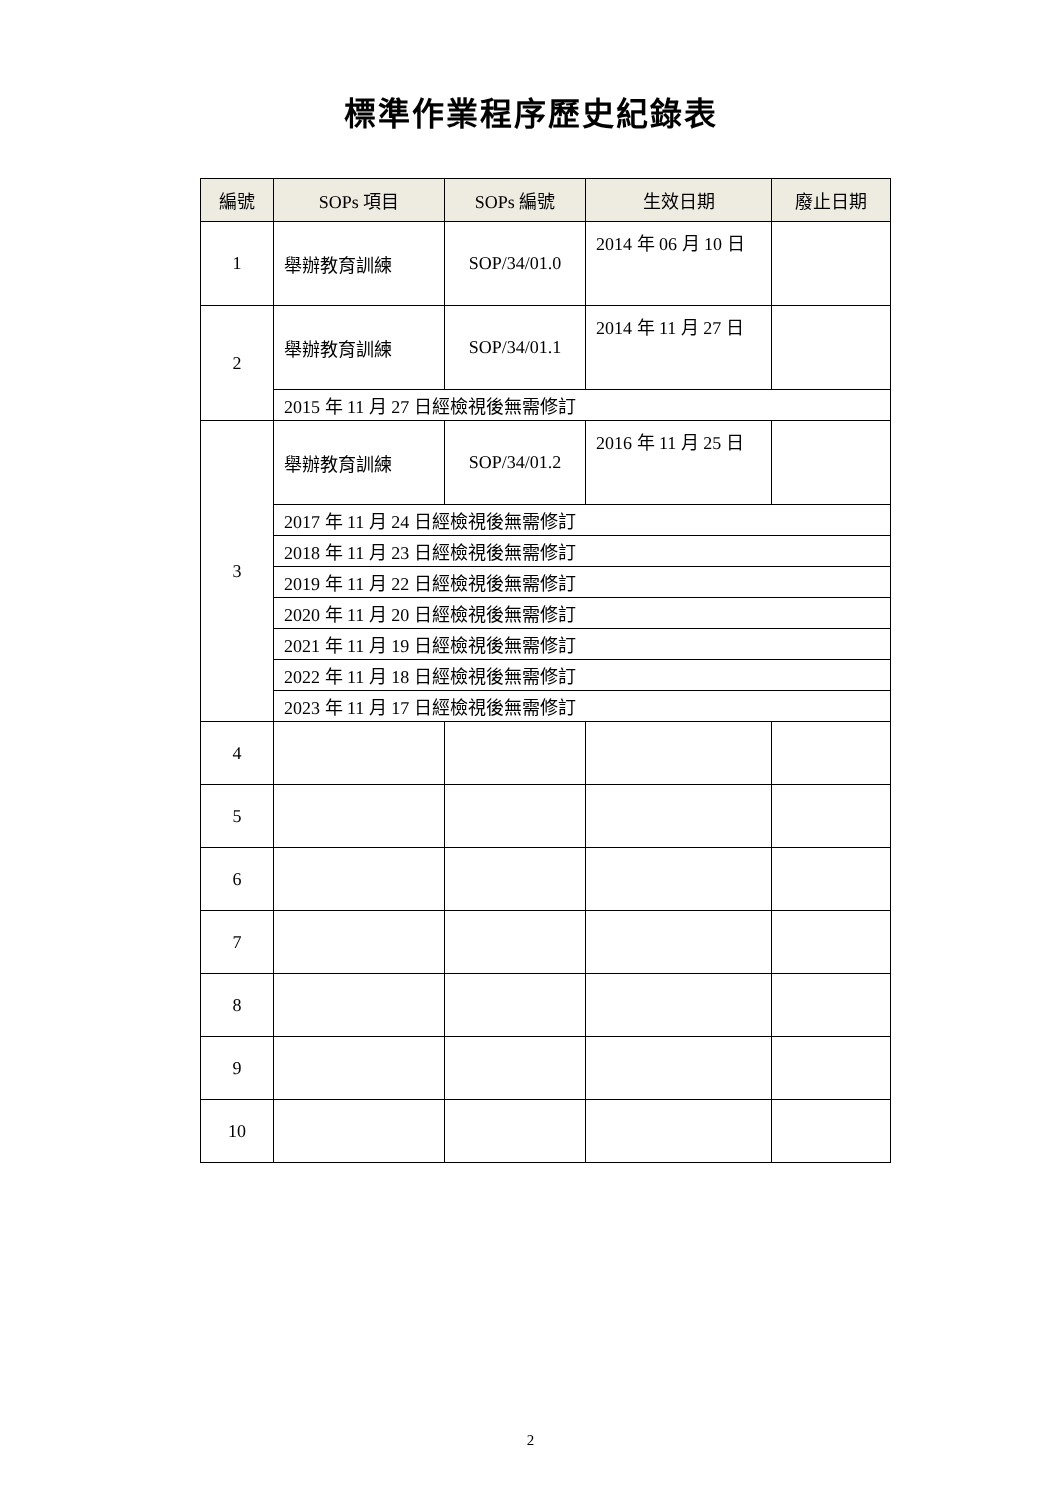標準作業程序歷史紀錄表
| 編號 | SOPs 項目 | SOPs 編號 | 生效日期 | 廢止日期 |
| --- | --- | --- | --- | --- |
| 1 | 舉辦教育訓練 | SOP/34/01.0 | 2014 年 06 月 10 日 | |
| 2 | 舉辦教育訓練 | SOP/34/01.1 | 2014 年 11 月 27 日 | |
| | 2015 年 11 月 27 日經檢視後無需修訂 | | | |
| 3 | 舉辦教育訓練 | SOP/34/01.2 | 2016 年 11 月 25 日 | |
| | 2017 年 11 月 24 日經檢視後無需修訂 | | | |
| | 2018 年 11 月 23 日經檢視後無需修訂 | | | |
| | 2019 年 11 月 22 日經檢視後無需修訂 | | | |
| | 2020 年 11 月 20 日經檢視後無需修訂 | | | |
| | 2021 年 11 月 19 日經檢視後無需修訂 | | | |
| | 2022 年 11 月 18 日經檢視後無需修訂 | | | |
| | 2023 年 11 月 17 日經檢視後無需修訂 | | | |
| 4 | | | | |
| 5 | | | | |
| 6 | | | | |
| 7 | | | | |
| 8 | | | | |
| 9 | | | | |
| 10 | | | | |
2